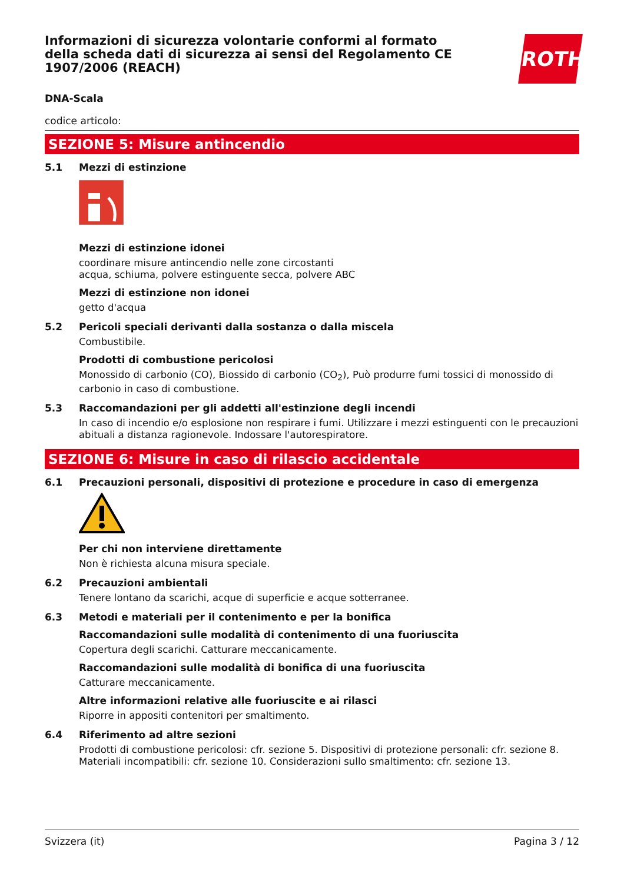Informazioni di sicurezza volontarie conformi al formato della scheda dati di sicurezza ai sensi del Regolamento CE 1907/2006 (REACH)
ROTH
DNA-Scala
codice articolo:
SEZIONE 5: Misure antincendio
5.1 Mezzi di estinzione
Mezzi di estinzione idonei
coordinare misure antincendio nelle zone circostanti
acqua, schiuma, polvere estinguente secca, polvere ABC
Mezzi di estinzione non idonei
getto d'acqua
5.2 Pericoli speciali derivanti dalla sostanza o dalla miscela
Combustibile.
Prodotti di combustione pericolosi
Monossido di carbonio (CO), Biossido di carbonio (CO<sub>2</sub>), Può produrre fumi tossici di monossido di carbonio in caso di combustione.
5.3 Raccomandazioni per gli addetti all'estinzione degli incendi
In caso di incendio e/o esplosione non respirare i fumi. Utilizzare i mezzi estinguenti con le precauzioni abituali a distanza ragionevole. Indossare l'autorespiratore.
SEZIONE 6: Misure in caso di rilascio accidentale
6.1 Precauzioni personali, dispositivi di protezione e procedure in caso di emergenza
Per chi non interviene direttamente
Non è richiesta alcuna misura speciale.
6.2 Precauzioni ambientali
Tenere lontano da scarichi, acque di superficie e acque sotterranee.
6.3 Metodi e materiali per il contenimento e per la bonifica
Raccomandazioni sulle modalità di contenimento di una fuoriuscita
Copertura degli scarichi. Catturare meccanicamente.
Raccomandazioni sulle modalità di bonifica di una fuoriuscita
Catturare meccanicamente.
Altre informazioni relative alle fuoriuscite e ai rilasci
Riporre in appositi contenitori per smaltimento.
6.4 Riferimento ad altre sezioni
Prodotti di combustione pericolosi: cfr. sezione 5. Dispositivi di protezione personali: cfr. sezione 8. Materiali incompatibili: cfr. sezione 10. Considerazioni sullo smaltimento: cfr. sezione 13.
Svizzera (it) Pagina 3 / 12